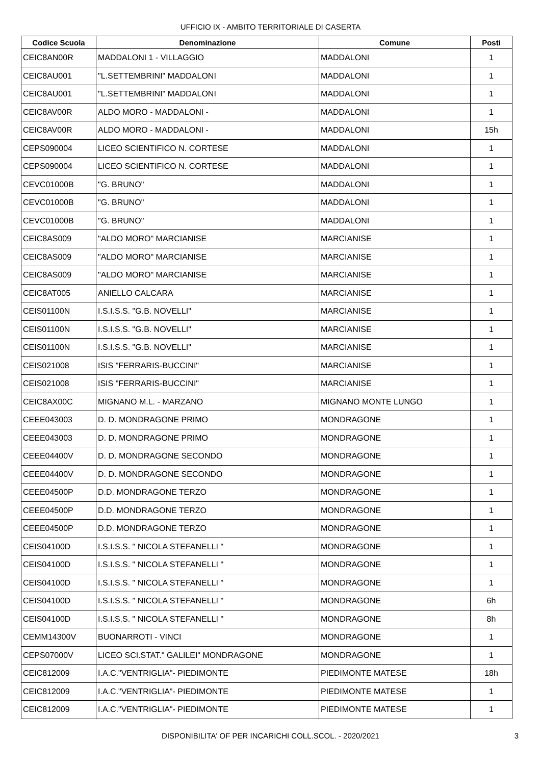UFFICIO IX - AMBITO TERRITORIALE DI CASERTA
| Codice Scuola | Denominazione | Comune | Posti |
| --- | --- | --- | --- |
| CEIC8AN00R | MADDALONI 1 - VILLAGGIO | MADDALONI | 1 |
| CEIC8AU001 | "L.SETTEMBRINI" MADDALONI | MADDALONI | 1 |
| CEIC8AU001 | "L.SETTEMBRINI" MADDALONI | MADDALONI | 1 |
| CEIC8AV00R | ALDO MORO - MADDALONI - | MADDALONI | 1 |
| CEIC8AV00R | ALDO MORO - MADDALONI - | MADDALONI | 15h |
| CEPS090004 | LICEO SCIENTIFICO N. CORTESE | MADDALONI | 1 |
| CEPS090004 | LICEO SCIENTIFICO N. CORTESE | MADDALONI | 1 |
| CEVC01000B | "G. BRUNO" | MADDALONI | 1 |
| CEVC01000B | "G. BRUNO" | MADDALONI | 1 |
| CEVC01000B | "G. BRUNO" | MADDALONI | 1 |
| CEIC8AS009 | "ALDO MORO" MARCIANISE | MARCIANISE | 1 |
| CEIC8AS009 | "ALDO MORO" MARCIANISE | MARCIANISE | 1 |
| CEIC8AS009 | "ALDO MORO" MARCIANISE | MARCIANISE | 1 |
| CEIC8AT005 | ANIELLO CALCARA | MARCIANISE | 1 |
| CEIS01100N | I.S.I.S.S. "G.B. NOVELLI" | MARCIANISE | 1 |
| CEIS01100N | I.S.I.S.S. "G.B. NOVELLI" | MARCIANISE | 1 |
| CEIS01100N | I.S.I.S.S. "G.B. NOVELLI" | MARCIANISE | 1 |
| CEIS021008 | ISIS "FERRARIS-BUCCINI" | MARCIANISE | 1 |
| CEIS021008 | ISIS "FERRARIS-BUCCINI" | MARCIANISE | 1 |
| CEIC8AX00C | MIGNANO M.L. - MARZANO | MIGNANO MONTE LUNGO | 1 |
| CEEE043003 | D. D. MONDRAGONE PRIMO | MONDRAGONE | 1 |
| CEEE043003 | D. D. MONDRAGONE PRIMO | MONDRAGONE | 1 |
| CEEE04400V | D. D. MONDRAGONE SECONDO | MONDRAGONE | 1 |
| CEEE04400V | D. D. MONDRAGONE SECONDO | MONDRAGONE | 1 |
| CEEE04500P | D.D. MONDRAGONE TERZO | MONDRAGONE | 1 |
| CEEE04500P | D.D. MONDRAGONE TERZO | MONDRAGONE | 1 |
| CEEE04500P | D.D. MONDRAGONE TERZO | MONDRAGONE | 1 |
| CEIS04100D | I.S.I.S.S. " NICOLA STEFANELLI " | MONDRAGONE | 1 |
| CEIS04100D | I.S.I.S.S. " NICOLA STEFANELLI " | MONDRAGONE | 1 |
| CEIS04100D | I.S.I.S.S. " NICOLA STEFANELLI " | MONDRAGONE | 1 |
| CEIS04100D | I.S.I.S.S. " NICOLA STEFANELLI " | MONDRAGONE | 6h |
| CEIS04100D | I.S.I.S.S. " NICOLA STEFANELLI " | MONDRAGONE | 8h |
| CEMM14300V | BUONARROTI - VINCI | MONDRAGONE | 1 |
| CEPS07000V | LICEO SCI.STAT." GALILEI" MONDRAGONE | MONDRAGONE | 1 |
| CEIC812009 | I.A.C."VENTRIGLIA"- PIEDIMONTE | PIEDIMONTE MATESE | 18h |
| CEIC812009 | I.A.C."VENTRIGLIA"- PIEDIMONTE | PIEDIMONTE MATESE | 1 |
| CEIC812009 | I.A.C."VENTRIGLIA"- PIEDIMONTE | PIEDIMONTE MATESE | 1 |
DISPONIBILITA' OF PER INCARICHI COLL.SCOL. - 2020/2021 3